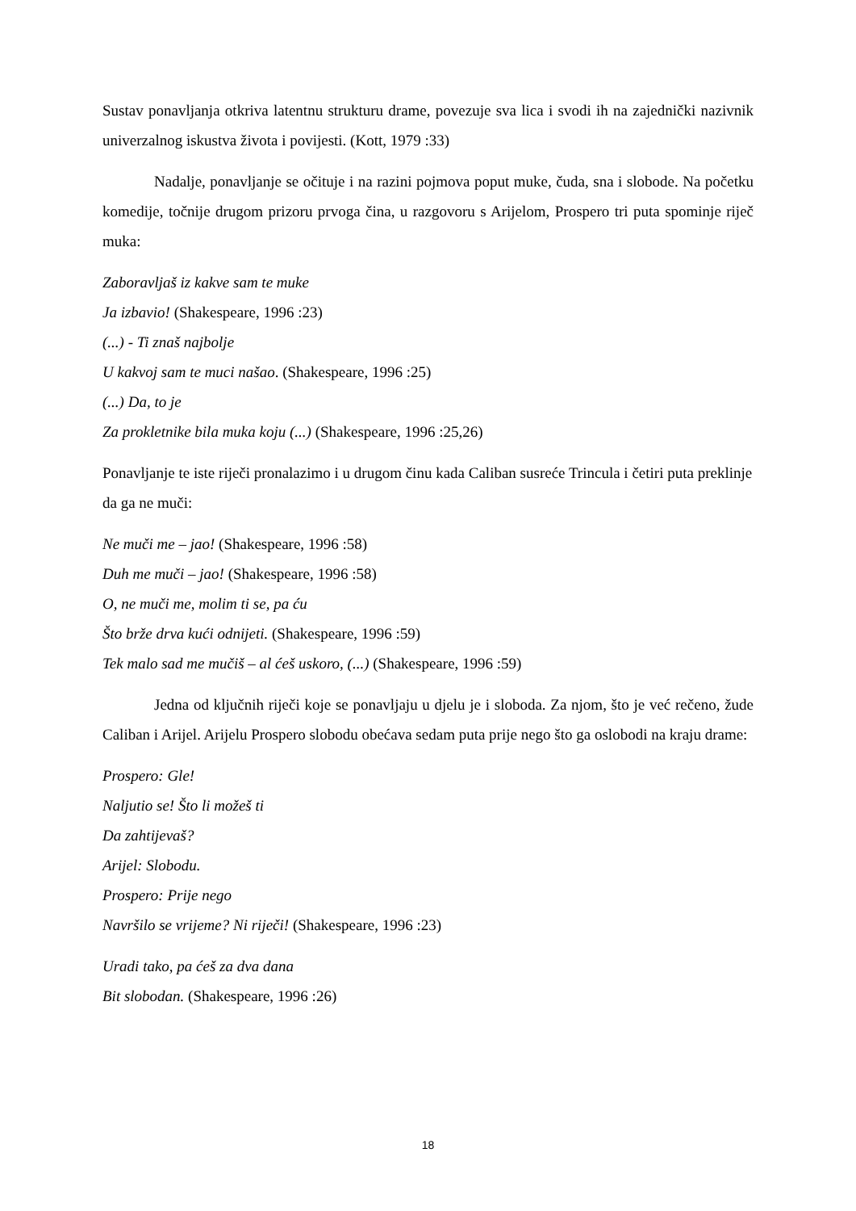Sustav ponavljanja otkriva latentnu strukturu drame, povezuje sva lica i svodi ih na zajednički nazivnik univerzalnog iskustva života i povijesti. (Kott, 1979 :33)
Nadalje, ponavljanje se očituje i na razini pojmova poput muke, čuda, sna i slobode. Na početku komedije, točnije drugom prizoru prvoga čina, u razgovoru s Arijelom, Prospero tri puta spominje riječ muka:
Zaboravljaš iz kakve sam te muke
Ja izbavio! (Shakespeare, 1996 :23)
(...) - Ti znaš najbolje
U kakvoj sam te muci našao. (Shakespeare, 1996 :25)
(...) Da, to je
Za prokletnike bila muka koju (...) (Shakespeare, 1996 :25,26)
Ponavljanje te iste riječi pronalazimo i u drugom činu kada Caliban susreće Trincula i četiri puta preklinje da ga ne muči:
Ne muči me – jao! (Shakespeare, 1996 :58)
Duh me muči – jao! (Shakespeare, 1996 :58)
O, ne muči me, molim ti se, pa ću
Što brže drva kući odnijeti. (Shakespeare, 1996 :59)
Tek malo sad me mučiš – al ćeš uskoro, (...) (Shakespeare, 1996 :59)
Jedna od ključnih riječi koje se ponavljaju u djelu je i sloboda. Za njom, što je već rečeno, žude Caliban i Arijel. Arijelu Prospero slobodu obećava sedam puta prije nego što ga oslobodi na kraju drame:
Prospero: Gle!
Naljutio se! Što li možeš ti
Da zahtijevaš?
Arijel: Slobodu.
Prospero: Prije nego
Navršilo se vrijeme? Ni riječi! (Shakespeare, 1996 :23)
Uradi tako, pa ćeš za dva dana
Bit slobodan. (Shakespeare, 1996 :26)
18